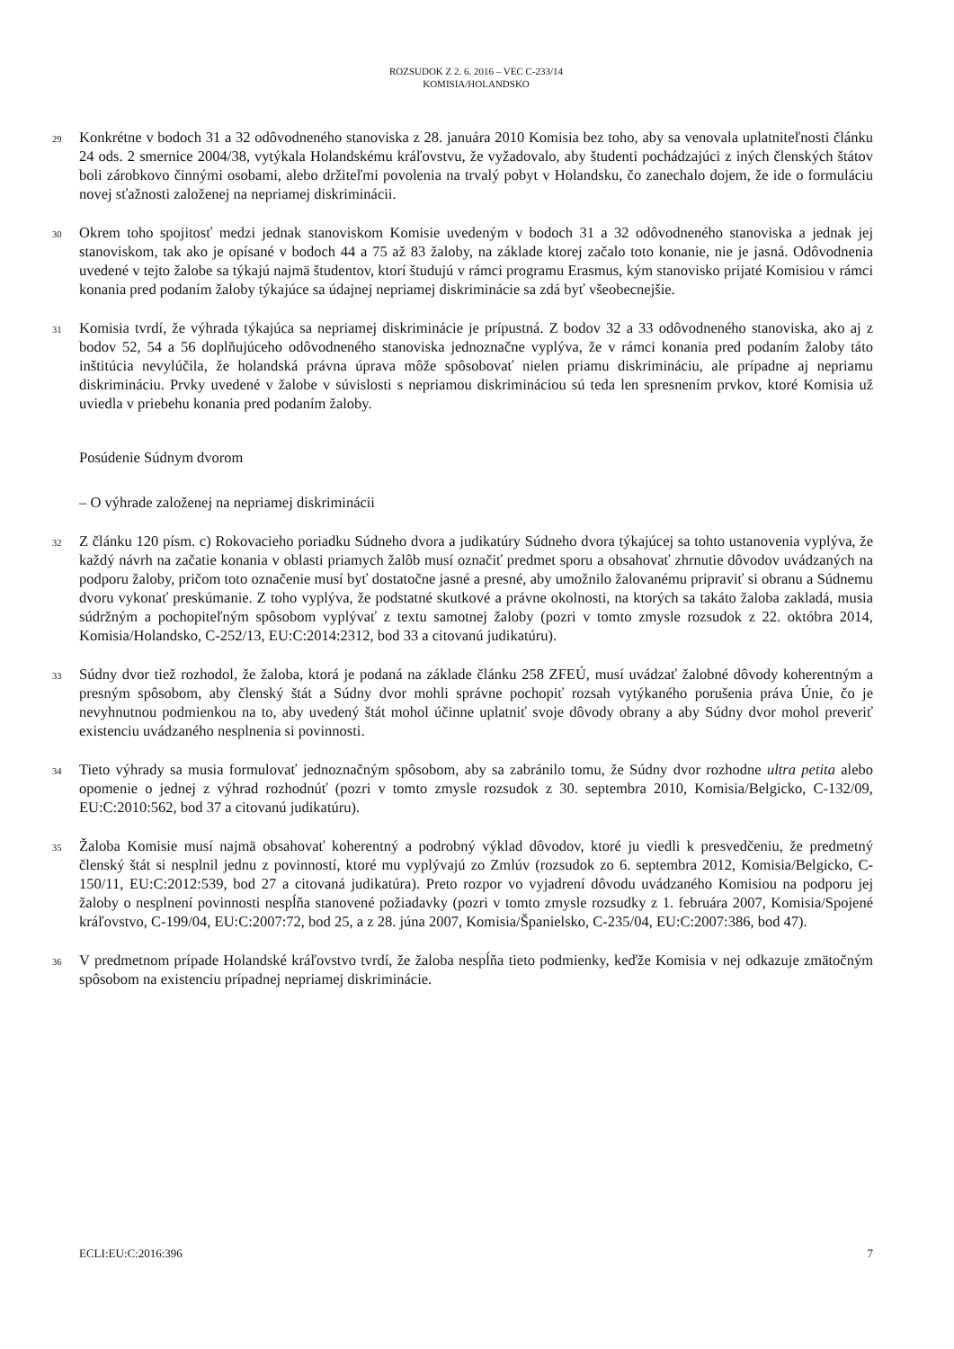ROZSUDOK Z 2. 6. 2016 – VEC C-233/14
KOMISIA/HOLANDSKO
29
Konkrétne v bodoch 31 a 32 odôvodneného stanoviska z 28. januára 2010 Komisia bez toho, aby sa venovala uplatniteľnosti článku 24 ods. 2 smernice 2004/38, vytýkala Holandskému kráľovstvu, že vyžadovalo, aby študenti pochádzajúci z iných členských štátov boli zárobkovo činnými osobami, alebo držiteľmi povolenia na trvalý pobyt v Holandsku, čo zanechalo dojem, že ide o formuláciu novej sťažnosti založenej na nepriamej diskriminácii.
30
Okrem toho spojitosť medzi jednak stanoviskom Komisie uvedeným v bodoch 31 a 32 odôvodneného stanoviska a jednak jej stanoviskom, tak ako je opísané v bodoch 44 a 75 až 83 žaloby, na základe ktorej začalo toto konanie, nie je jasná. Odôvodnenia uvedené v tejto žalobe sa týkajú najmä študentov, ktorí študujú v rámci programu Erasmus, kým stanovisko prijaté Komisiou v rámci konania pred podaním žaloby týkajúce sa údajnej nepriamej diskriminácie sa zdá byť všeobecnejšie.
31
Komisia tvrdí, že výhrada týkajúca sa nepriamej diskriminácie je prípustná. Z bodov 32 a 33 odôvodneného stanoviska, ako aj z bodov 52, 54 a 56 doplňujúceho odôvodneného stanoviska jednoznačne vyplýva, že v rámci konania pred podaním žaloby táto inštitúcia nevylúčila, že holandská právna úprava môže spôsobovať nielen priamu diskrimináciu, ale prípadne aj nepriamu diskrimináciu. Prvky uvedené v žalobe v súvislosti s nepriamou diskrimináciou sú teda len spresnením prvkov, ktoré Komisia už uviedla v priebehu konania pred podaním žaloby.
Posúdenie Súdnym dvorom
– O výhrade založenej na nepriamej diskriminácii
32
Z článku 120 písm. c) Rokovacieho poriadku Súdneho dvora a judikatúry Súdneho dvora týkajúcej sa tohto ustanovenia vyplýva, že každý návrh na začatie konania v oblasti priamych žalôb musí označiť predmet sporu a obsahovať zhrnutie dôvodov uvádzaných na podporu žaloby, pričom toto označenie musí byť dostatočne jasné a presné, aby umožnilo žalovanému pripraviť si obranu a Súdnemu dvoru vykonať preskúmanie. Z toho vyplýva, že podstatné skutkové a právne okolnosti, na ktorých sa takáto žaloba zakladá, musia súdržným a pochopiteľným spôsobom vyplývať z textu samotnej žaloby (pozri v tomto zmysle rozsudok z 22. októbra 2014, Komisia/Holandsko, C-252/13, EU:C:2014:2312, bod 33 a citovanú judikatúru).
33
Súdny dvor tiež rozhodol, že žaloba, ktorá je podaná na základe článku 258 ZFEÚ, musí uvádzať žalobné dôvody koherentným a presným spôsobom, aby členský štát a Súdny dvor mohli správne pochopiť rozsah vytýkaného porušenia práva Únie, čo je nevyhnutnou podmienkou na to, aby uvedený štát mohol účinne uplatniť svoje dôvody obrany a aby Súdny dvor mohol preveriť existenciu uvádzaného nesplnenia si povinnosti.
34
Tieto výhrady sa musia formulovať jednoznačným spôsobom, aby sa zabránilo tomu, že Súdny dvor rozhodne ultra petita alebo opomenie o jednej z výhrad rozhodnúť (pozri v tomto zmysle rozsudok z 30. septembra 2010, Komisia/Belgicko, C-132/09, EU:C:2010:562, bod 37 a citovanú judikatúru).
35
Žaloba Komisie musí najmä obsahovať koherentný a podrobný výklad dôvodov, ktoré ju viedli k presvedčeniu, že predmetný členský štát si nesplnil jednu z povinností, ktoré mu vyplývajú zo Zmlúv (rozsudok zo 6. septembra 2012, Komisia/Belgicko, C-150/11, EU:C:2012:539, bod 27 a citovaná judikatúra). Preto rozpor vo vyjadrení dôvodu uvádzaného Komisiou na podporu jej žaloby o nesplnení povinnosti nespĺňa stanovené požiadavky (pozri v tomto zmysle rozsudky z 1. februára 2007, Komisia/Spojené kráľovstvo, C-199/04, EU:C:2007:72, bod 25, a z 28. júna 2007, Komisia/Španielsko, C-235/04, EU:C:2007:386, bod 47).
36
V predmetnom prípade Holandské kráľovstvo tvrdí, že žaloba nespĺňa tieto podmienky, keďže Komisia v nej odkazuje zmätočným spôsobom na existenciu prípadnej nepriamej diskriminácie.
ECLI:EU:C:2016:396 7